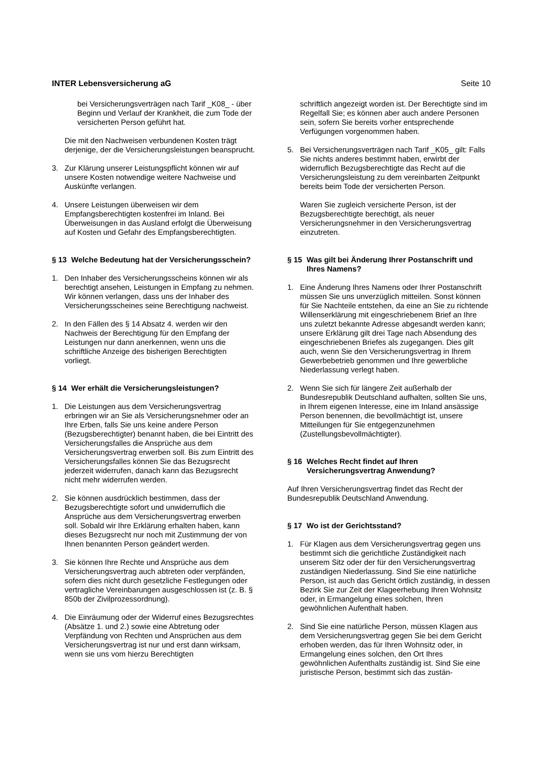INTER Lebensversicherung aG Seite 10
bei Versicherungsverträgen nach Tarif _K08_ - über Beginn und Verlauf der Krankheit, die zum Tode der versicherten Person geführt hat.
Die mit den Nachweisen verbundenen Kosten trägt derjenige, der die Versicherungsleistungen beansprucht.
3. Zur Klärung unserer Leistungspflicht können wir auf unsere Kosten notwendige weitere Nachweise und Auskünfte verlangen.
4. Unsere Leistungen überweisen wir dem Empfangsberechtigten kostenfrei im Inland. Bei Überweisungen in das Ausland erfolgt die Überweisung auf Kosten und Gefahr des Empfangsberechtigten.
§ 13 Welche Bedeutung hat der Versicherungsschein?
1. Den Inhaber des Versicherungsscheins können wir als berechtigt ansehen, Leistungen in Empfang zu nehmen. Wir können verlangen, dass uns der Inhaber des Versicherungsscheines seine Berechtigung nachweist.
2. In den Fällen des § 14 Absatz 4. werden wir den Nachweis der Berechtigung für den Empfang der Leistungen nur dann anerkennen, wenn uns die schriftliche Anzeige des bisherigen Berechtigten vorliegt.
§ 14 Wer erhält die Versicherungsleistungen?
1. Die Leistungen aus dem Versicherungsvertrag erbringen wir an Sie als Versicherungsnehmer oder an Ihre Erben, falls Sie uns keine andere Person (Bezugsberechtigter) benannt haben, die bei Eintritt des Versicherungsfalles die Ansprüche aus dem Versicherungsvertrag erwerben soll. Bis zum Eintritt des Versicherungsfalles können Sie das Bezugsrecht jederzeit widerrufen, danach kann das Bezugsrecht nicht mehr widerrufen werden.
2. Sie können ausdrücklich bestimmen, dass der Bezugsberechtigte sofort und unwiderruflich die Ansprüche aus dem Versicherungsvertrag erwerben soll. Sobald wir Ihre Erklärung erhalten haben, kann dieses Bezugsrecht nur noch mit Zustimmung der von Ihnen benannten Person geändert werden.
3. Sie können Ihre Rechte und Ansprüche aus dem Versicherungsvertrag auch abtreten oder verpfänden, sofern dies nicht durch gesetzliche Festlegungen oder vertragliche Vereinbarungen ausgeschlossen ist (z. B. § 850b der Zivilprozessordnung).
4. Die Einräumung oder der Widerruf eines Bezugsrechtes (Absätze 1. und 2.) sowie eine Abtretung oder Verpfändung von Rechten und Ansprüchen aus dem Versicherungsvertrag ist nur und erst dann wirksam, wenn sie uns vom hierzu Berechtigten
schriftlich angezeigt worden ist. Der Berechtigte sind im Regelfall Sie; es können aber auch andere Personen sein, sofern Sie bereits vorher entsprechende Verfügungen vorgenommen haben.
5. Bei Versicherungsverträgen nach Tarif _K05_ gilt: Falls Sie nichts anderes bestimmt haben, erwirbt der widerruflich Bezugsberechtigte das Recht auf die Versicherungsleistung zu dem vereinbarten Zeitpunkt bereits beim Tode der versicherten Person.
Waren Sie zugleich versicherte Person, ist der Bezugsberechtigte berechtigt, als neuer Versicherungsnehmer in den Versicherungsvertrag einzutreten.
§ 15 Was gilt bei Änderung Ihrer Postanschrift und Ihres Namens?
1. Eine Änderung Ihres Namens oder Ihrer Postanschrift müssen Sie uns unverzüglich mitteilen. Sonst können für Sie Nachteile entstehen, da eine an Sie zu richtende Willenserklärung mit eingeschriebenem Brief an Ihre uns zuletzt bekannte Adresse abgesandt werden kann; unsere Erklärung gilt drei Tage nach Absendung des eingeschriebenen Briefes als zugegangen. Dies gilt auch, wenn Sie den Versicherungsvertrag in Ihrem Gewerbebetrieb genommen und Ihre gewerbliche Niederlassung verlegt haben.
2. Wenn Sie sich für längere Zeit außerhalb der Bundesrepublik Deutschland aufhalten, sollten Sie uns, in Ihrem eigenen Interesse, eine im Inland ansässige Person benennen, die bevollmächtigt ist, unsere Mitteilungen für Sie entgegenzunehmen (Zustellungsbevollmächtigter).
§ 16 Welches Recht findet auf Ihren Versicherungsvertrag Anwendung?
Auf Ihren Versicherungsvertrag findet das Recht der Bundesrepublik Deutschland Anwendung.
§ 17 Wo ist der Gerichtsstand?
1. Für Klagen aus dem Versicherungsvertrag gegen uns bestimmt sich die gerichtliche Zuständigkeit nach unserem Sitz oder der für den Versicherungsvertrag zuständigen Niederlassung. Sind Sie eine natürliche Person, ist auch das Gericht örtlich zuständig, in dessen Bezirk Sie zur Zeit der Klageerhebung Ihren Wohnsitz oder, in Ermangelung eines solchen, Ihren gewöhnlichen Aufenthalt haben.
2. Sind Sie eine natürliche Person, müssen Klagen aus dem Versicherungsvertrag gegen Sie bei dem Gericht erhoben werden, das für Ihren Wohnsitz oder, in Ermangelung eines solchen, den Ort Ihres gewöhnlichen Aufenthalts zuständig ist. Sind Sie eine juristische Person, bestimmt sich das zustän-